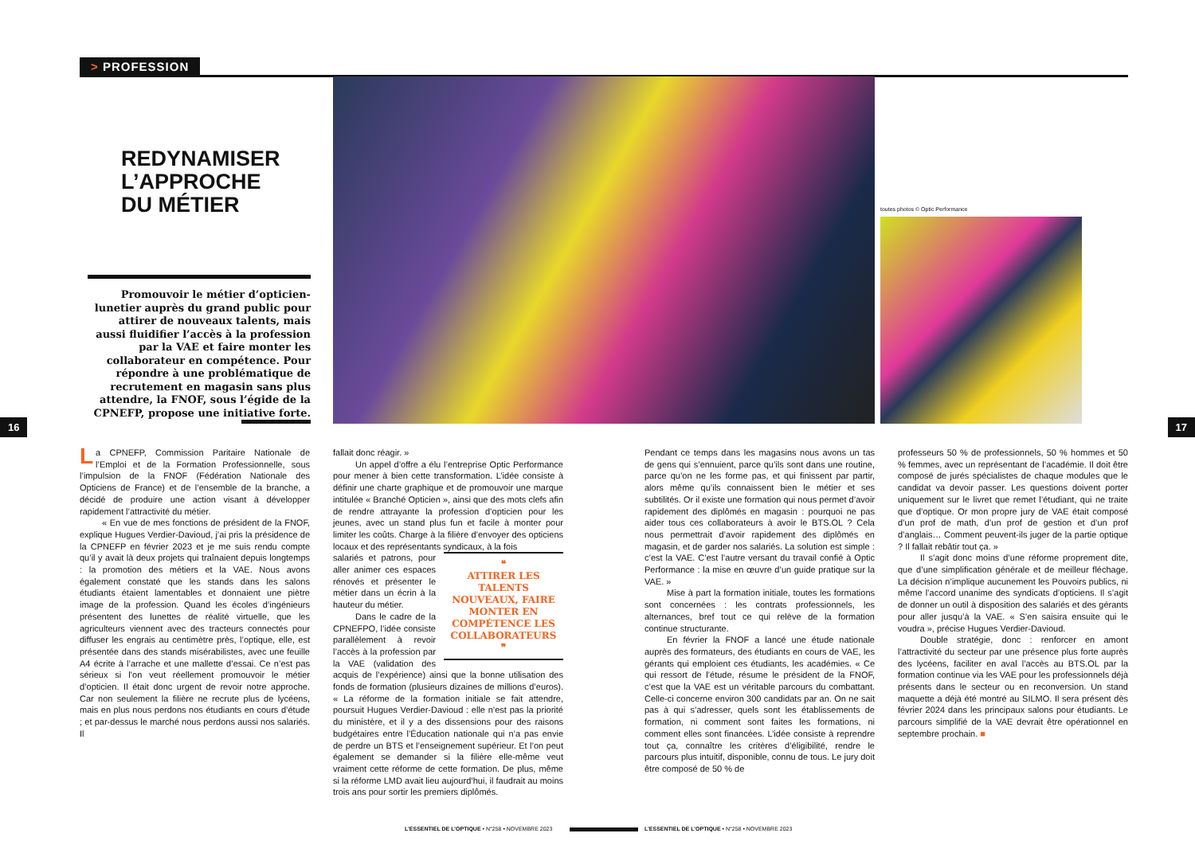> PROFESSION
REDYNAMISER
L’APPROCHE
DU MÉTIER
Promouvoir le métier d’opticien-lunetier auprès du grand public pour attirer de nouveaux talents, mais aussi fluidifier l’accès à la profession par la VAE et faire monter les collaborateur en compétence. Pour répondre à une problématique de recrutement en magasin sans plus attendre, la FNOF, sous l’égide de la CPNEFP, propose une initiative forte.
toutes photos © Optic Performance
16 17
La CPNEFP, Commission Paritaire Nationale de l’Emploi et de la Formation Professionnelle, sous l’impulsion de la FNOF (Fédération Nationale des Opticiens de France) et de l’ensemble de la branche, a décidé de produire une action visant à développer rapidement l’attractivité du métier.
« En vue de mes fonctions de président de la FNOF, explique Hugues Verdier-Davioud, j’ai pris la présidence de la CPNEFP en février 2023 et je me suis rendu compte qu’il y avait là deux projets qui traînaient depuis longtemps : la promotion des métiers et la VAE. Nous avons également constaté que les stands dans les salons étudiants étaient lamentables et donnaient une piètre image de la profession. Quand les écoles d’ingénieurs présentent des lunettes de réalité virtuelle, que les agriculteurs viennent avec des tracteurs connectés pour diffuser les engrais au centimètre près, l’optique, elle, est présentée dans des stands misérabilistes, avec une feuille A4 écrite à l’arrache et une mallette d’essai. Ce n’est pas sérieux si l’on veut réellement promouvoir le métier d’opticien. Il était donc urgent de revoir notre approche. Car non seulement la filière ne recrute plus de lycéens, mais en plus nous perdons nos étudiants en cours d’étude ; et par-dessus le marché nous perdons aussi nos salariés. Il
fallait donc réagir. »
Un appel d’offre a élu l’entreprise Optic Performance pour mener à bien cette transformation. L’idée consiste à définir une charte graphique et de promouvoir une marque intitulée « Branché Opticien », ainsi que des mots clefs afin de rendre attrayante la profession d’opticien pour les jeunes, avec un stand plus fun et facile à monter pour limiter les coûts. Charge à la filière d’envoyer des opticiens locaux et des représentants syndicaux, à la fois
❝
ATTIRER LES TALENTS NOUVEAUX, FAIRE MONTER EN COMPÉTENCE LES COLLABORATEURS
❞
salariés et patrons, pour aller animer ces espaces rénovés et présenter le métier dans un écrin à la hauteur du métier.
Dans le cadre de la CPNEFPO, l’idée consiste parallèlement à revoir l’accès à la profession par la VAE (validation des acquis de l’expérience) ainsi que la bonne utilisation des fonds de formation (plusieurs dizaines de millions d’euros). « La réforme de la formation initiale se fait attendre, poursuit Hugues Verdier-Davioud : elle n’est pas la priorité du ministère, et il y a des dissensions pour des raisons budgétaires entre l’Éducation nationale qui n’a pas envie de perdre un BTS et l’enseignement supérieur. Et l’on peut également se demander si la filière elle-même veut vraiment cette réforme de cette formation. De plus, même si la réforme LMD avait lieu aujourd’hui, il faudrait au moins trois ans pour sortir les premiers diplômés.
Pendant ce temps dans les magasins nous avons un tas de gens qui s’ennuient, parce qu’ils sont dans une routine, parce qu’on ne les forme pas, et qui finissent par partir, alors même qu’ils connaissent bien le métier et ses subtilités. Or il existe une formation qui nous permet d’avoir rapidement des diplômés en magasin : pourquoi ne pas aider tous ces collaborateurs à avoir le BTS.OL ? Cela nous permettrait d’avoir rapidement des diplômés en magasin, et de garder nos salariés. La solution est simple : c’est la VAE. C’est l’autre versant du travail confié à Optic Performance : la mise en œuvre d’un guide pratique sur la VAE. »
Mise à part la formation initiale, toutes les formations sont concernées : les contrats professionnels, les alternances, bref tout ce qui relève de la formation continue structurante.
En février la FNOF a lancé une étude nationale auprès des formateurs, des étudiants en cours de VAE, les gérants qui emploient ces étudiants, les académies. « Ce qui ressort de l’étude, résume le président de la FNOF, c’est que la VAE est un véritable parcours du combattant. Celle-ci concerne environ 300 candidats par an. On ne sait pas à qui s’adresser, quels sont les établissements de formation, ni comment sont faites les formations, ni comment elles sont financées. L’idée consiste à reprendre tout ça, connaître les critères d’éligibilité, rendre le parcours plus intuitif, disponible, connu de tous. Le jury doit être composé de 50 % de
professeurs 50 % de professionnels, 50 % hommes et 50 % femmes, avec un représentant de l’académie. Il doit être composé de jurés spécialistes de chaque modules que le candidat va devoir passer. Les questions doivent porter uniquement sur le livret que remet l’étudiant, qui ne traite que d’optique. Or mon propre jury de VAE était composé d’un prof de math, d’un prof de gestion et d’un prof d’anglais… Comment peuvent-ils juger de la partie optique ? Il fallait rebâtir tout ça. »
Il s’agit donc moins d’une réforme proprement dite, que d’une simplification générale et de meilleur fléchage. La décision n’implique aucunement les Pouvoirs publics, ni même l’accord unanime des syndicats d’opticiens. Il s’agit de donner un outil à disposition des salariés et des gérants pour aller jusqu’à la VAE. « S’en saisira ensuite qui le voudra », précise Hugues Verdier-Davioud.
Double stratégie, donc : renforcer en amont l’attractivité du secteur par une présence plus forte auprès des lycéens, faciliter en aval l’accès au BTS.OL par la formation continue via les VAE pour les professionnels déjà présents dans le secteur ou en reconversion. Un stand maquette a déjà été montré au SILMO. Il sera présent dès février 2024 dans les principaux salons pour étudiants. Le parcours simplifié de la VAE devrait être opérationnel en septembre prochain. ■
L’ESSENTIEL DE L’OPTIQUE • N°258 • NOVEMBRE 2023
L’ESSENTIEL DE L’OPTIQUE • N°258 • NOVEMBRE 2023